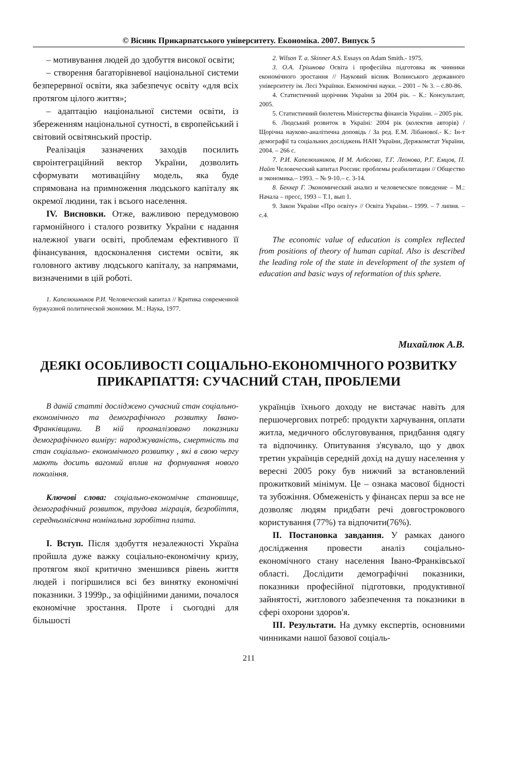© Вісник Прикарпатського університету. Економіка. 2007. Випуск 5
– мотивування людей до здобуття високої освіти;
– створення багаторівневої національної системи безперервної освіти, яка забезпечує освіту «для всіх протягом цілого життя»;
– адаптацію національної системи освіти, із збереженням національної сутності, в європейський і світовий освітянський простір.
Реалізація зазначених заходів посилить євроінтеграційний вектор України, дозволить сформувати мотиваційну модель, яка буде спрямована на примноження людського капіталу як окремої людини, так і всього населення.
IV. Висновки. Отже, важливою передумовою гармонійного і сталого розвитку України є надання належної уваги освіті, проблемам ефективного її фінансування, вдосконалення системи освіти, як головного активу людського капіталу, за напрямами, визначеними в цій роботі.
1. Капелюшников Р.И. Человеческий капитал // Критика современной буржуазной политической экономии. М.: Наука, 1977.
2. Wilson T. a. Skinner A.S. Essays on Adam Smith.- 1975.
3. О.А. Грішнова Освіта і професійна підготовка як чинники економічного зростання // Науковий вісник Волинського державного університету ім. Лесі Українки. Економічні науки. – 2001 – № 3. – с.80-86.
4. Статистичний щорічник України за 2004 рік. – К.: Консультант, 2005.
5. Статистичний бюлетень Міністерства фінансів України. – 2005 рік.
6. Людський розвиток в Україні: 2004 рік (колектив авторів) / Щорічна науково-аналітична доповідь / За ред. Е.М. Лібанової.- К.: Ін-т демографії та соціальних досліджень НАН України, Держкомстат України, 2004. – 266 с.
7. Р.И. Капелюшников, И М. Албегова, Т.Г. Леонова, Р.Г. Емцов, П. Найт Человеческий капитал России: проблемы реабилитации // Общество и экономика.– 1993. – № 9-10.– с. 3-14.
8. Беккер Г. Экономический анализ и человеческое поведение – М.: Начала – пресс, 1993 – Т.1, вып 1.
9. Закон України «Про освіту» // Освіта України.– 1999. – 7 липня. – с.4.
The economic value of education is complex reflected from positions of theory of human capital. Also is described the leading role of the state in development of the system of education and basic ways of reformation of this sphere.
Михайлюк А.В.
ДЕЯКІ ОСОБЛИВОСТІ СОЦІАЛЬНО-ЕКОНОМІЧНОГО РОЗВИТКУ ПРИКАРПАТТЯ: СУЧАСНИЙ СТАН, ПРОБЛЕМИ
В даній статті досліджено сучасний стан соціально-економічного та демографічного розвитку Івано-Франківщини. В ній проаналізовано показники демографічного виміру: народжуваність, смертність та стан соціально- економічного розвитку , які в свою чергу мають досить вагомий вплив на формування нового покоління.
Ключові слова: соціально-економічне становище, демографічний розвиток, трудова міграція, безробіття, середньомісячна номінальна заробітна плата.
I. Вступ. Після здобуття незалежності Україна пройшла дуже важку соціально-економічну кризу, протягом якої критично зменшився рівень життя людей і погіршилися всі без винятку економічні показники. З 1999р., за офіційними даними, почалося економічне зростання. Проте і сьогодні для більшості
українців їхнього доходу не вистачає навіть для першочергових потреб: продукти харчування, оплати житла, медичного обслуговування, придбання одягу та відпочинку. Опитування з'ясувало, що у двох третин українців середній дохід на душу населення у вересні 2005 року був нижчий за встановлений прожитковий мінімум. Це – ознака масової бідності та зубожіння. Обмеженість у фінансах перш за все не дозволяє людям придбати речі довгострокового користування (77%) та відпочити(76%).
II. Постановка завдання. У рамках даного дослідження провести аналіз соціально-економічного стану населення Івано-Франківської області. Дослідити демографічні показники, показники професійної підготовки, продуктивної зайнятості, житлового забезпечення та показники в сфері охорони здоров'я.
III. Результати. На думку експертів, основними чинниками нашої базової соціаль-
211